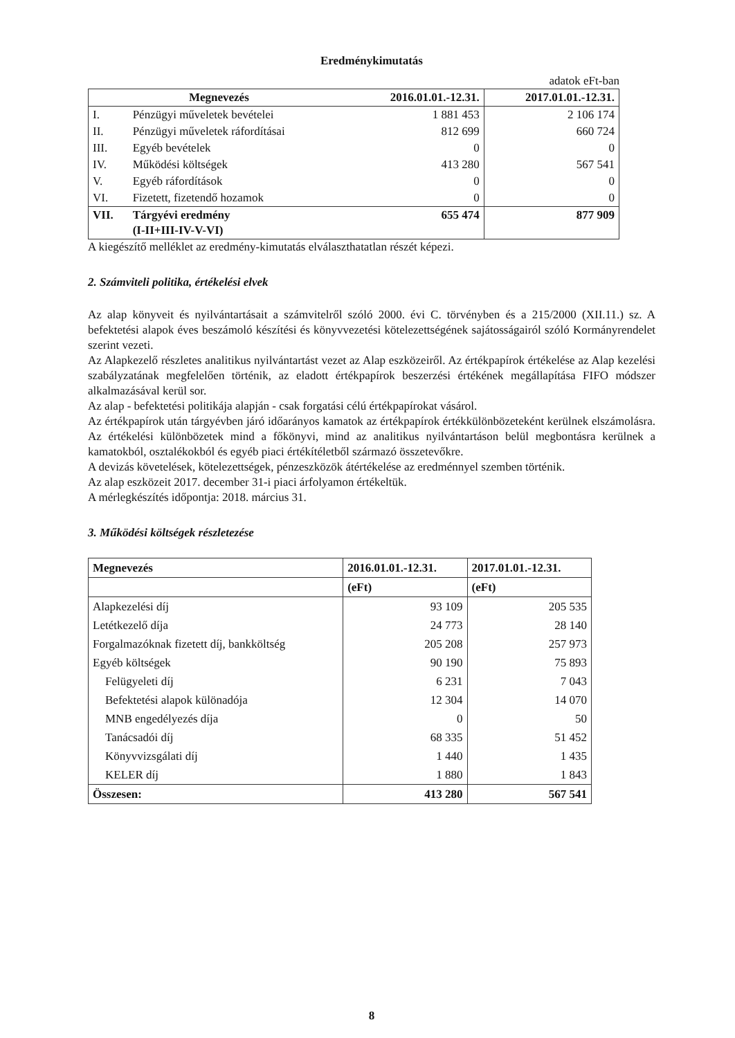Eredménykimutatás
adatok eFt-ban
| Megnevezés | | 2016.01.01.-12.31. | 2017.01.01.-12.31. |
| --- | --- | --- | --- |
| I. | Pénzügyi műveletek bevételei | 1 881 453 | 2 106 174 |
| II. | Pénzügyi műveletek ráfordításai | 812 699 | 660 724 |
| III. | Egyéb bevételek | 0 | 0 |
| IV. | Működési költségek | 413 280 | 567 541 |
| V. | Egyéb ráfordítások | 0 | 0 |
| VI. | Fizetett, fizetendő hozamok | 0 | 0 |
| VII. | Tárgyévi eredmény (I-II+III-IV-V-VI) | 655 474 | 877 909 |
A kiegészítő melléklet az eredmény-kimutatás elválaszthatatlan részét képezi.
2. Számviteli politika, értékelési elvek
Az alap könyveit és nyilvántartásait a számvitelről szóló 2000. évi C. törvényben és a 215/2000 (XII.11.) sz. A befektetési alapok éves beszámoló készítési és könyvvezetési kötelezettségének sajátosságairól szóló Kormányrendelet szerint vezeti.
Az Alapkezelő részletes analitikus nyilvántartást vezet az Alap eszközeiről. Az értékpapírok értékelése az Alap kezelési szabályzatának megfelelően történik, az eladott értékpapírok beszerzési értékének megállapítása FIFO módszer alkalmazásával kerül sor.
Az alap - befektetési politikája alapján - csak forgatási célú értékpapírokat vásárol.
Az értékpapírok után tárgyévben járó időarányos kamatok az értékpapírok értékkülönbözeteként kerülnek elszámolásra. Az értékelési különbözetek mind a főkönyvi, mind az analitikus nyilvántartáson belül megbontásra kerülnek a kamatokból, osztalékokból és egyéb piaci értékítéletből származó összetevőkre.
A devizás követelések, kötelezettségek, pénzeszközök átértékelése az eredménnyel szemben történik.
Az alap eszközeit 2017. december 31-i piaci árfolyamon értékeltük.
A mérlegkészítés időpontja: 2018. március 31.
3. Működési költségek részletezése
| Megnevezés | 2016.01.01.-12.31. | 2017.01.01.-12.31. |
| --- | --- | --- |
| | (eFt) | (eFt) |
| Alapkezelési díj | 93 109 | 205 535 |
| Letétkezelő díja | 24 773 | 28 140 |
| Forgalmazóknak fizetett díj, bankköltség | 205 208 | 257 973 |
| Egyéb költségek | 90 190 | 75 893 |
| Felügyeleti díj | 6 231 | 7 043 |
| Befektetési alapok különadója | 12 304 | 14 070 |
| MNB engedélyezés díja | 0 | 50 |
| Tanácsadói díj | 68 335 | 51 452 |
| Könyvvizsgálati díj | 1 440 | 1 435 |
| KELER díj | 1 880 | 1 843 |
| Összesen: | 413 280 | 567 541 |
8